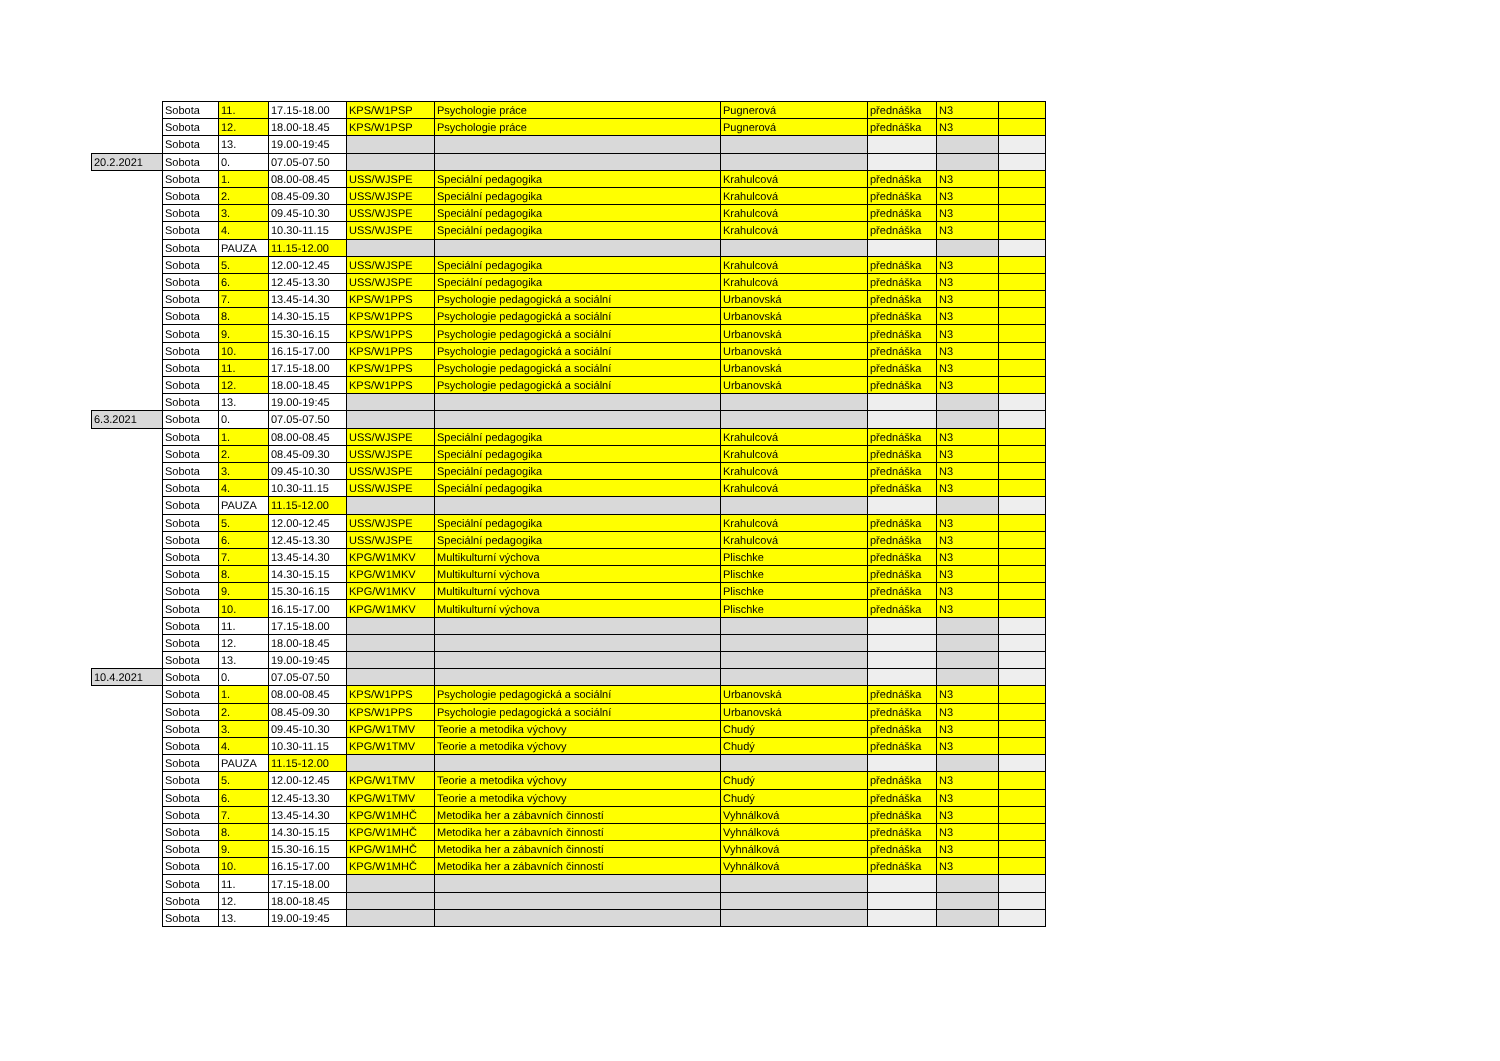| | Sobota | 11. | 17.15-18.00 | KPS/W1PSP | Psychologie práce | Pugnerová | přednáška | N3 | |
| | Sobota | 12. | 18.00-18.45 | KPS/W1PSP | Psychologie práce | Pugnerová | přednáška | N3 | |
| | Sobota | 13. | 19.00-19:45 | | | | | | |
| 20.2.2021 | Sobota | 0. | 07.05-07.50 | | | | | | |
| | Sobota | 1. | 08.00-08.45 | USS/WJSPE | Speciální pedagogika | Krahulcová | přednáška | N3 | |
| | Sobota | 2. | 08.45-09.30 | USS/WJSPE | Speciální pedagogika | Krahulcová | přednáška | N3 | |
| | Sobota | 3. | 09.45-10.30 | USS/WJSPE | Speciální pedagogika | Krahulcová | přednáška | N3 | |
| | Sobota | 4. | 10.30-11.15 | USS/WJSPE | Speciální pedagogika | Krahulcová | přednáška | N3 | |
| | Sobota | PAUZA | 11.15-12.00 | | | | | | |
| | Sobota | 5. | 12.00-12.45 | USS/WJSPE | Speciální pedagogika | Krahulcová | přednáška | N3 | |
| | Sobota | 6. | 12.45-13.30 | USS/WJSPE | Speciální pedagogika | Krahulcová | přednáška | N3 | |
| | Sobota | 7. | 13.45-14.30 | KPS/W1PPS | Psychologie pedagogická a sociální | Urbanovská | přednáška | N3 | |
| | Sobota | 8. | 14.30-15.15 | KPS/W1PPS | Psychologie pedagogická a sociální | Urbanovská | přednáška | N3 | |
| | Sobota | 9. | 15.30-16.15 | KPS/W1PPS | Psychologie pedagogická a sociální | Urbanovská | přednáška | N3 | |
| | Sobota | 10. | 16.15-17.00 | KPS/W1PPS | Psychologie pedagogická a sociální | Urbanovská | přednáška | N3 | |
| | Sobota | 11. | 17.15-18.00 | KPS/W1PPS | Psychologie pedagogická a sociální | Urbanovská | přednáška | N3 | |
| | Sobota | 12. | 18.00-18.45 | KPS/W1PPS | Psychologie pedagogická a sociální | Urbanovská | přednáška | N3 | |
| | Sobota | 13. | 19.00-19:45 | | | | | | |
| 6.3.2021 | Sobota | 0. | 07.05-07.50 | | | | | | |
| | Sobota | 1. | 08.00-08.45 | USS/WJSPE | Speciální pedagogika | Krahulcová | přednáška | N3 | |
| | Sobota | 2. | 08.45-09.30 | USS/WJSPE | Speciální pedagogika | Krahulcová | přednáška | N3 | |
| | Sobota | 3. | 09.45-10.30 | USS/WJSPE | Speciální pedagogika | Krahulcová | přednáška | N3 | |
| | Sobota | 4. | 10.30-11.15 | USS/WJSPE | Speciální pedagogika | Krahulcová | přednáška | N3 | |
| | Sobota | PAUZA | 11.15-12.00 | | | | | | |
| | Sobota | 5. | 12.00-12.45 | USS/WJSPE | Speciální pedagogika | Krahulcová | přednáška | N3 | |
| | Sobota | 6. | 12.45-13.30 | USS/WJSPE | Speciální pedagogika | Krahulcová | přednáška | N3 | |
| | Sobota | 7. | 13.45-14.30 | KPG/W1MKV | Multikulturní výchova | Plischke | přednáška | N3 | |
| | Sobota | 8. | 14.30-15.15 | KPG/W1MKV | Multikulturní výchova | Plischke | přednáška | N3 | |
| | Sobota | 9. | 15.30-16.15 | KPG/W1MKV | Multikulturní výchova | Plischke | přednáška | N3 | |
| | Sobota | 10. | 16.15-17.00 | KPG/W1MKV | Multikulturní výchova | Plischke | přednáška | N3 | |
| | Sobota | 11. | 17.15-18.00 | | | | | | |
| | Sobota | 12. | 18.00-18.45 | | | | | | |
| | Sobota | 13. | 19.00-19:45 | | | | | | |
| 10.4.2021 | Sobota | 0. | 07.05-07.50 | | | | | | |
| | Sobota | 1. | 08.00-08.45 | KPS/W1PPS | Psychologie pedagogická a sociální | Urbanovská | přednáška | N3 | |
| | Sobota | 2. | 08.45-09.30 | KPS/W1PPS | Psychologie pedagogická a sociální | Urbanovská | přednáška | N3 | |
| | Sobota | 3. | 09.45-10.30 | KPG/W1TMV | Teorie a metodika výchovy | Chudý | přednáška | N3 | |
| | Sobota | 4. | 10.30-11.15 | KPG/W1TMV | Teorie a metodika výchovy | Chudý | přednáška | N3 | |
| | Sobota | PAUZA | 11.15-12.00 | | | | | | |
| | Sobota | 5. | 12.00-12.45 | KPG/W1TMV | Teorie a metodika výchovy | Chudý | přednáška | N3 | |
| | Sobota | 6. | 12.45-13.30 | KPG/W1TMV | Teorie a metodika výchovy | Chudý | přednáška | N3 | |
| | Sobota | 7. | 13.45-14.30 | KPG/W1MHČ | Metodika her a zábavních činností | Vyhnálková | přednáška | N3 | |
| | Sobota | 8. | 14.30-15.15 | KPG/W1MHČ | Metodika her a zábavních činností | Vyhnálková | přednáška | N3 | |
| | Sobota | 9. | 15.30-16.15 | KPG/W1MHČ | Metodika her a zábavních činností | Vyhnálková | přednáška | N3 | |
| | Sobota | 10. | 16.15-17.00 | KPG/W1MHČ | Metodika her a zábavních činností | Vyhnálková | přednáška | N3 | |
| | Sobota | 11. | 17.15-18.00 | | | | | | |
| | Sobota | 12. | 18.00-18.45 | | | | | | |
| | Sobota | 13. | 19.00-19:45 | | | | | | |